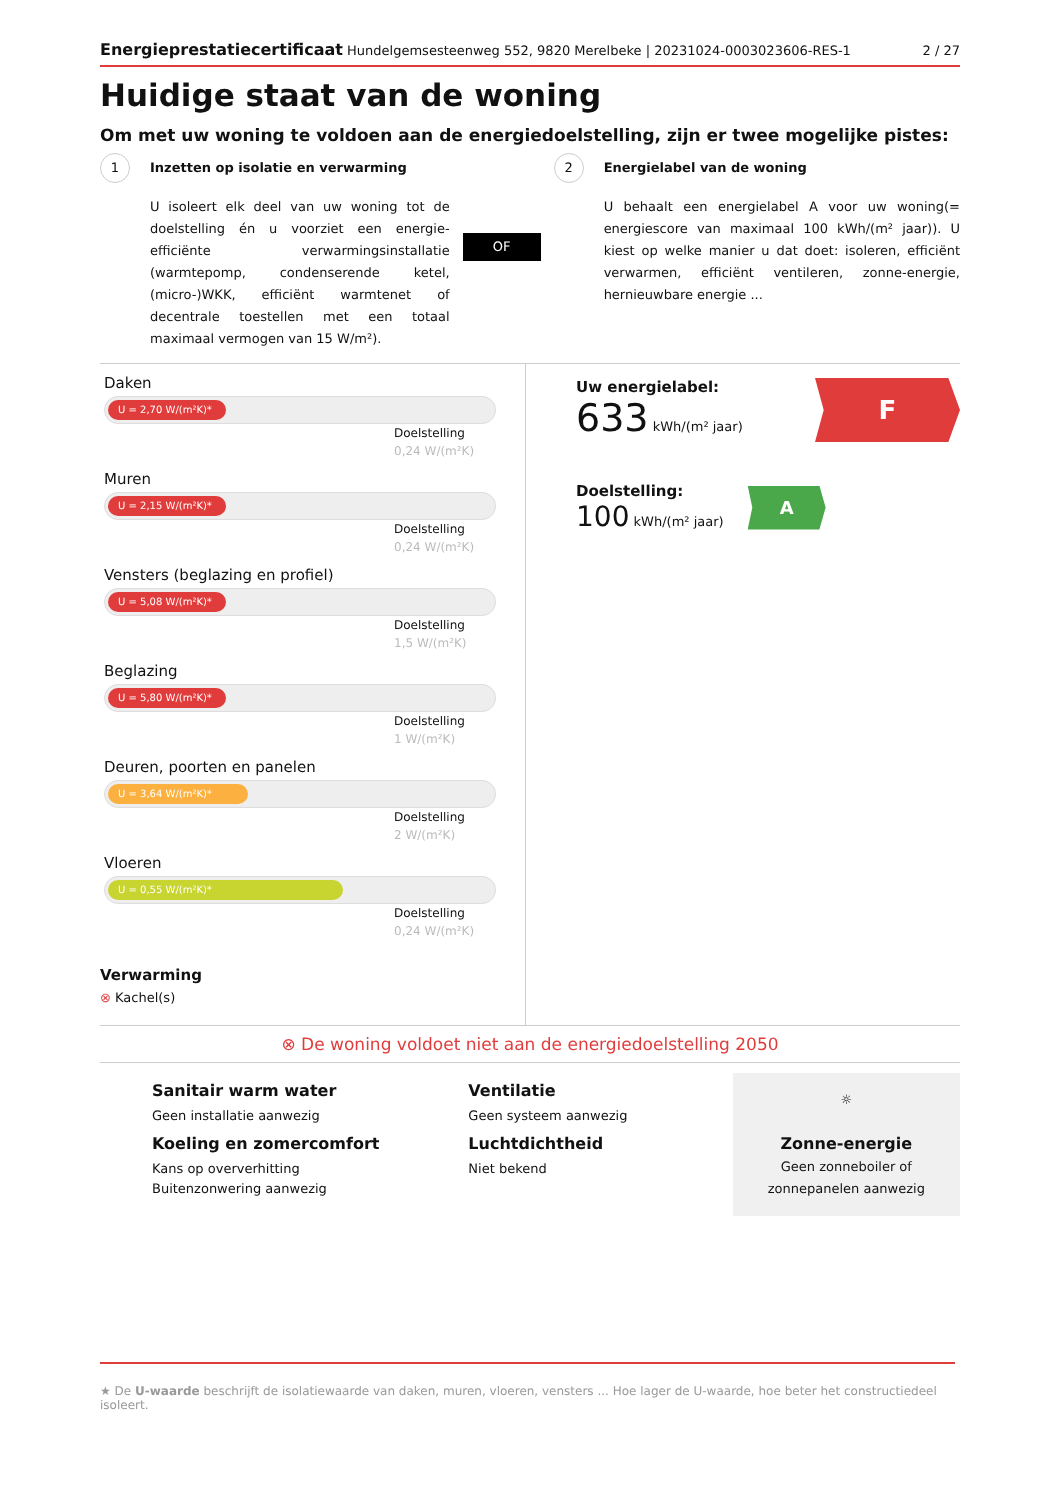Energieprestatiecertificaat Hundelgemsesteenweg 552, 9820 Merelbeke | 20231024-0003023606-RES-1 2 / 27
Huidige staat van de woning
Om met uw woning te voldoen aan de energiedoelstelling, zijn er twee mogelijke pistes:
1 Inzetten op isolatie en verwarming
U isoleert elk deel van uw woning tot de doelstelling én u voorziet een energie-efficiënte verwarmingsinstallatie (warmtepomp, condenserende ketel, (micro-)WKK, efficiënt warmtenet of decentrale toestellen met een totaal maximaal vermogen van 15 W/m²).
OF
2 Energielabel van de woning
U behaalt een energielabel A voor uw woning(= energiescore van maximaal 100 kWh/(m² jaar)). U kiest op welke manier u dat doet: isoleren, efficiënt verwarmen, efficiënt ventileren, zonne-energie, hernieuwbare energie ...
Daken
U = 2,70 W/(m²K)*
Doelstelling
0,24 W/(m²K)
Muren
U = 2,15 W/(m²K)*
Doelstelling
0,24 W/(m²K)
Vensters (beglazing en profiel)
U = 5,08 W/(m²K)*
Doelstelling
1,5 W/(m²K)
Beglazing
U = 5,80 W/(m²K)*
Doelstelling
1 W/(m²K)
Deuren, poorten en panelen
U = 3,64 W/(m²K)*
Doelstelling
2 W/(m²K)
Vloeren
U = 0,55 W/(m²K)*
Doelstelling
0,24 W/(m²K)
Verwarming
⊗ Kachel(s)
Uw energielabel:
633 kWh/(m² jaar)
F
Doelstelling:
100 kWh/(m² jaar)
A
⊗ De woning voldoet niet aan de energiedoelstelling 2050
Sanitair warm water
Geen installatie aanwezig
Koeling en zomercomfort
Kans op oververhitting
Buitenzonwering aanwezig
Ventilatie
Geen systeem aanwezig
Luchtdichtheid
Niet bekend
☼
Zonne-energie
Geen zonneboiler of
zonnepanelen aanwezig
★ De U-waarde beschrijft de isolatiewaarde van daken, muren, vloeren, vensters ... Hoe lager de U-waarde, hoe beter het constructiedeel isoleert.